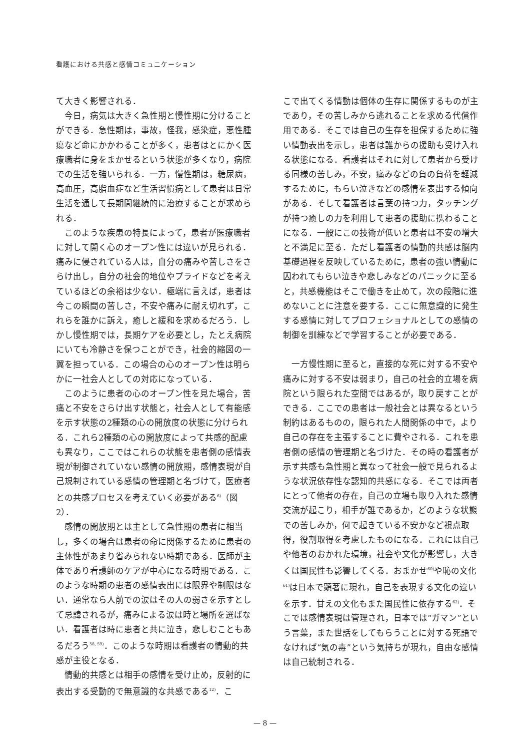看護における共感と感情コミュニケーション
て大きく影響される．
今日，病気は大きく急性期と慢性期に分けることができる．急性期は，事故，怪我，感染症，悪性腫瘍など命にかかわることが多く，患者はとにかく医療職者に身をまかせるという状態が多くなり，病院での生活を強いられる．一方，慢性期は，糖尿病，高血圧，高脂血症など生活習慣病として患者は日常生活を通して長期間継続的に治療することが求められる．
このような疾患の特長によって，患者が医療職者に対して開く心のオープン性には違いが見られる．痛みに侵されている人は，自分の痛みや苦しさをさらけ出し，自分の社会的地位やプライドなどを考えているほどの余裕は少ない．極端に言えば，患者は今この瞬間の苦しさ，不安や痛みに耐え切れず，これらを誰かに訴え，癒しと緩和を求めるだろう．しかし慢性期では，長期ケアを必要とし，たとえ病院にいても冷静さを保つことができ，社会的縮図の一翼を担っている．この場合の心のオープン性は明らかに一社会人としての対応になっている．
このように患者の心のオープン性を見た場合，苦痛と不安をさらけ出す状態と，社会人として有能感を示す状態の2種類の心の開放度の状態に分けられる．これら2種類の心の開放度によって共感的配慮も異なり，ここではこれらの状態を患者側の感情表現が制御されていない感情の開放期，感情表現が自己規制されている感情の管理期と名づけて，医療者との共感プロセスを考えていく必要がある<sup>6)</sup>（図2）．
感情の開放期とは主として急性期の患者に相当し，多くの場合は患者の命に関係するために患者の主体性があまり省みられない時期である．医師が主体であり看護師のケアが中心になる時期である．このような時期の患者の感情表出には限界や制限はない．通常なら人前での涙はその人の弱さを示すとして忌諱されるが，痛みによる涙は時と場所を選ばない．看護者は時に患者と共に泣き，悲しむこともあるだろう<sup>58, 59)</sup>．このような時期は看護者の情動的共感が主役となる．
情動的共感とは相手の感情を受け止め，反射的に表出する受動的で無意識的な共感である<sup>12)</sup>．こ
こで出てくる情動は個体の生存に関係するものが主であり，その苦しみから逃れることを求める代償作用である．そこでは自己の生存を担保するために強い情動表出を示し，患者は誰からの援助も受け入れる状態になる．看護者はそれに対して患者から受ける同様の苦しみ，不安，痛みなどの負の負荷を軽減するために，もらい泣きなどの感情を表出する傾向がある．そして看護者は言葉の持つ力，タッチングが持つ癒しの力を利用して患者の援助に携わることになる．一般にこの技術が低いと患者は不安の増大と不満足に至る．ただし看護者の情動的共感は脳内基礎過程を反映しているために，患者の強い情動に囚われてもらい泣きや悲しみなどのパニックに至ると，共感機能はそこで働きを止めて，次の段階に進めないことに注意を要する．ここに無意識的に発生する感情に対してプロフェショナルとしての感情の制御を訓練などで学習することが必要である．
一方慢性期に至ると，直接的な死に対する不安や痛みに対する不安は弱まり，自己の社会的立場を病院という限られた空間ではあるが，取り戻すことができる．ここでの患者は一般社会とは異なるという制約はあるものの，限られた人間関係の中で，より自己の存在を主張することに費やされる．これを患者側の感情の管理期と名づけた．その時の看護者が示す共感も急性期と異なって社会一般で見られるような状況依存性な認知的共感になる．そこでは両者にとって他者の存在，自己の立場も取り入れた感情交流が起こり，相手が誰であるか，どのような状態での苦しみか，何で起きている不安かなど視点取得，役割取得を考慮したものになる．これには自己や他者のおかれた環境，社会や文化が影響し，大きくは国民性も影響してくる．おまかせ<sup>60)</sup>や恥の文化<sup>61)</sup>は日本で顕著に現れ，自己を表現する文化の違いを示す．甘えの文化もまた国民性に依存する<sup>62)</sup>．そこでは感情表現は管理され，日本では“ガマン”という言葉，また世話をしてもらうことに対する死語でなければ“気の毒”という気持ちが現れ，自由な感情は自己統制される．
— 8 —